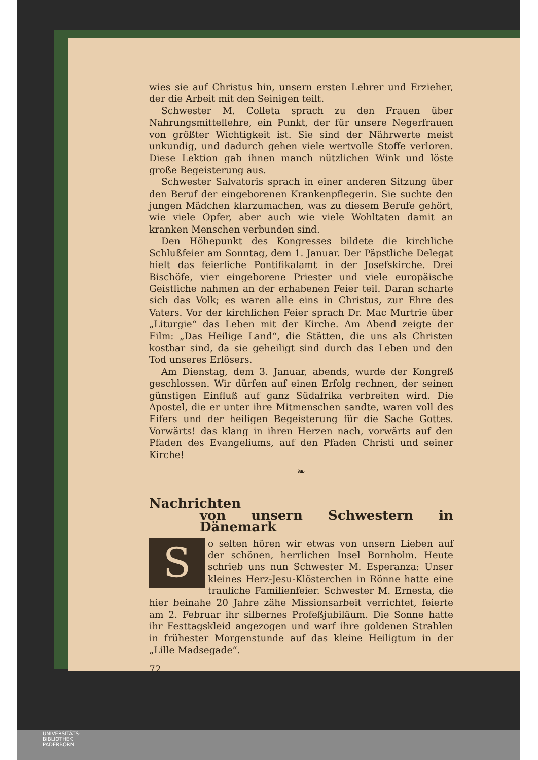wies sie auf Christus hin, unsern ersten Lehrer und Erzieher, der die Arbeit mit den Seinigen teilt.
Schwester M. Colleta sprach zu den Frauen über Nahrungsmittellehre, ein Punkt, der für unsere Negerfrauen von größter Wichtigkeit ist. Sie sind der Nährwerte meist unkundig, und dadurch gehen viele wertvolle Stoffe verloren. Diese Lektion gab ihnen manch nützlichen Wink und löste große Begeisterung aus.
Schwester Salvatoris sprach in einer anderen Sitzung über den Beruf der eingeborenen Krankenpflegerin. Sie suchte den jungen Mädchen klarzumachen, was zu diesem Berufe gehört, wie viele Opfer, aber auch wie viele Wohltaten damit an kranken Menschen verbunden sind.
Den Höhepunkt des Kongresses bildete die kirchliche Schlußfeier am Sonntag, dem 1. Januar. Der Päpstliche Delegat hielt das feierliche Pontifikalamt in der Josefskirche. Drei Bischöfe, vier eingeborene Priester und viele europäische Geistliche nahmen an der erhabenen Feier teil. Daran scharte sich das Volk; es waren alle eins in Christus, zur Ehre des Vaters. Vor der kirchlichen Feier sprach Dr. Mac Murtrie über „Liturgie“ das Leben mit der Kirche. Am Abend zeigte der Film: „Das Heilige Land“, die Stätten, die uns als Christen kostbar sind, da sie geheiligt sind durch das Leben und den Tod unseres Erlösers.
Am Dienstag, dem 3. Januar, abends, wurde der Kongreß geschlossen. Wir dürfen auf einen Erfolg rechnen, der seinen günstigen Einfluß auf ganz Südafrika verbreiten wird. Die Apostel, die er unter ihre Mitmenschen sandte, waren voll des Eifers und der heiligen Begeisterung für die Sache Gottes. Vorwärts! das klang in ihren Herzen nach, vorwärts auf den Pfaden des Evangeliums, auf den Pfaden Christi und seiner Kirche!
❧
Nachrichten
von unsern Schwestern in Dänemark
So selten hören wir etwas von unsern Lieben auf der schönen, herrlichen Insel Bornholm. Heute schrieb uns nun Schwester M. Esperanza: Unser kleines Herz-Jesu-Klösterchen in Rönne hatte eine trauliche Familienfeier. Schwester M. Ernesta, die hier beinahe 20 Jahre zähe Missionsarbeit verrichtet, feierte am 2. Februar ihr silbernes Profeßjubiläum. Die Sonne hatte ihr Festtagskleid angezogen und warf ihre goldenen Strahlen in frühester Morgenstunde auf das kleine Heiligtum in der „Lille Madsegade“.
72
UNIVERSITÄTS-
BIBLIOTHEK
PADERBORN